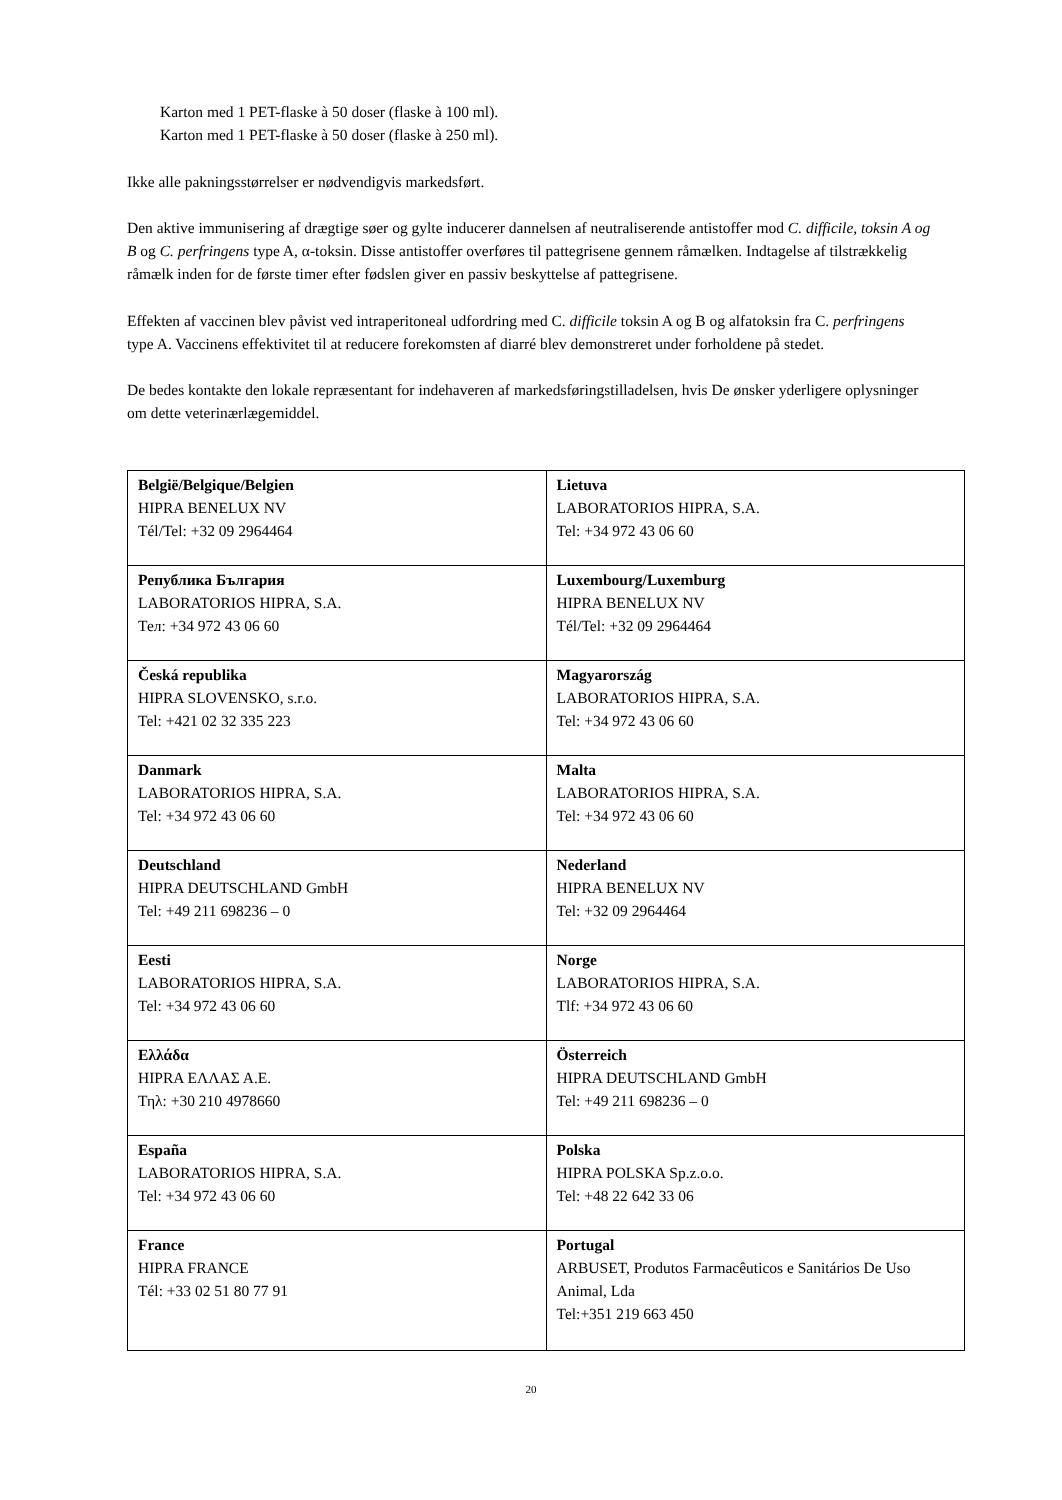Karton med 1 PET-flaske à 50 doser (flaske à 100 ml).
Karton med 1 PET-flaske à 50 doser (flaske à 250 ml).
Ikke alle pakningsstørrelser er nødvendigvis markedsført.
Den aktive immunisering af drægtige søer og gylte inducerer dannelsen af neutraliserende antistoffer mod C. difficile, toksin A og B og C. perfringens type A, α-toksin. Disse antistoffer overføres til pattegrisene gennem råmælken. Indtagelse af tilstrækkelig råmælk inden for de første timer efter fødslen giver en passiv beskyttelse af pattegrisene.
Effekten af vaccinen blev påvist ved intraperitoneal udfordring med C. difficile toksin A og B og alfatoksin fra C. perfringens type A. Vaccinens effektivitet til at reducere forekomsten af diarré blev demonstreret under forholdene på stedet.
De bedes kontakte den lokale repræsentant for indehaveren af markedsføringstilladelsen, hvis De ønsker yderligere oplysninger om dette veterinærlægemiddel.
| België/Belgique/Belgien HIPRA BENELUX NV Tél/Tel: +32 09 2964464 | Lietuva LABORATORIOS HIPRA, S.A. Tel: +34 972 43 06 60 |
| Република България LABORATORIOS HIPRA, S.A. Тел: +34 972 43 06 60 | Luxembourg/Luxemburg HIPRA BENELUX NV Tél/Tel: +32 09 2964464 |
| Česká republika HIPRA SLOVENSKO, s.r.o. Tel: +421 02 32 335 223 | Magyarország LABORATORIOS HIPRA, S.A. Tel: +34 972 43 06 60 |
| Danmark LABORATORIOS HIPRA, S.A. Tel: +34 972 43 06 60 | Malta LABORATORIOS HIPRA, S.A. Tel: +34 972 43 06 60 |
| Deutschland HIPRA DEUTSCHLAND GmbH Tel: +49 211 698236 – 0 | Nederland HIPRA BENELUX NV Tel: +32 09 2964464 |
| Eesti LABORATORIOS HIPRA, S.A. Tel: +34 972 43 06 60 | Norge LABORATORIOS HIPRA, S.A. Tlf: +34 972 43 06 60 |
| Ελλάδα HIPRA ΕΛΛΑΣ Α.Ε. Τηλ: +30 210 4978660 | Österreich HIPRA DEUTSCHLAND GmbH Tel: +49 211 698236 – 0 |
| España LABORATORIOS HIPRA, S.A. Tel: +34 972 43 06 60 | Polska HIPRA POLSKA Sp.z.o.o. Tel: +48 22 642 33 06 |
| France HIPRA FRANCE Tél: +33 02 51 80 77 91 | Portugal ARBUSET, Produtos Farmacêuticos e Sanitários De Uso Animal, Lda Tel:+351 219 663 450 |
20